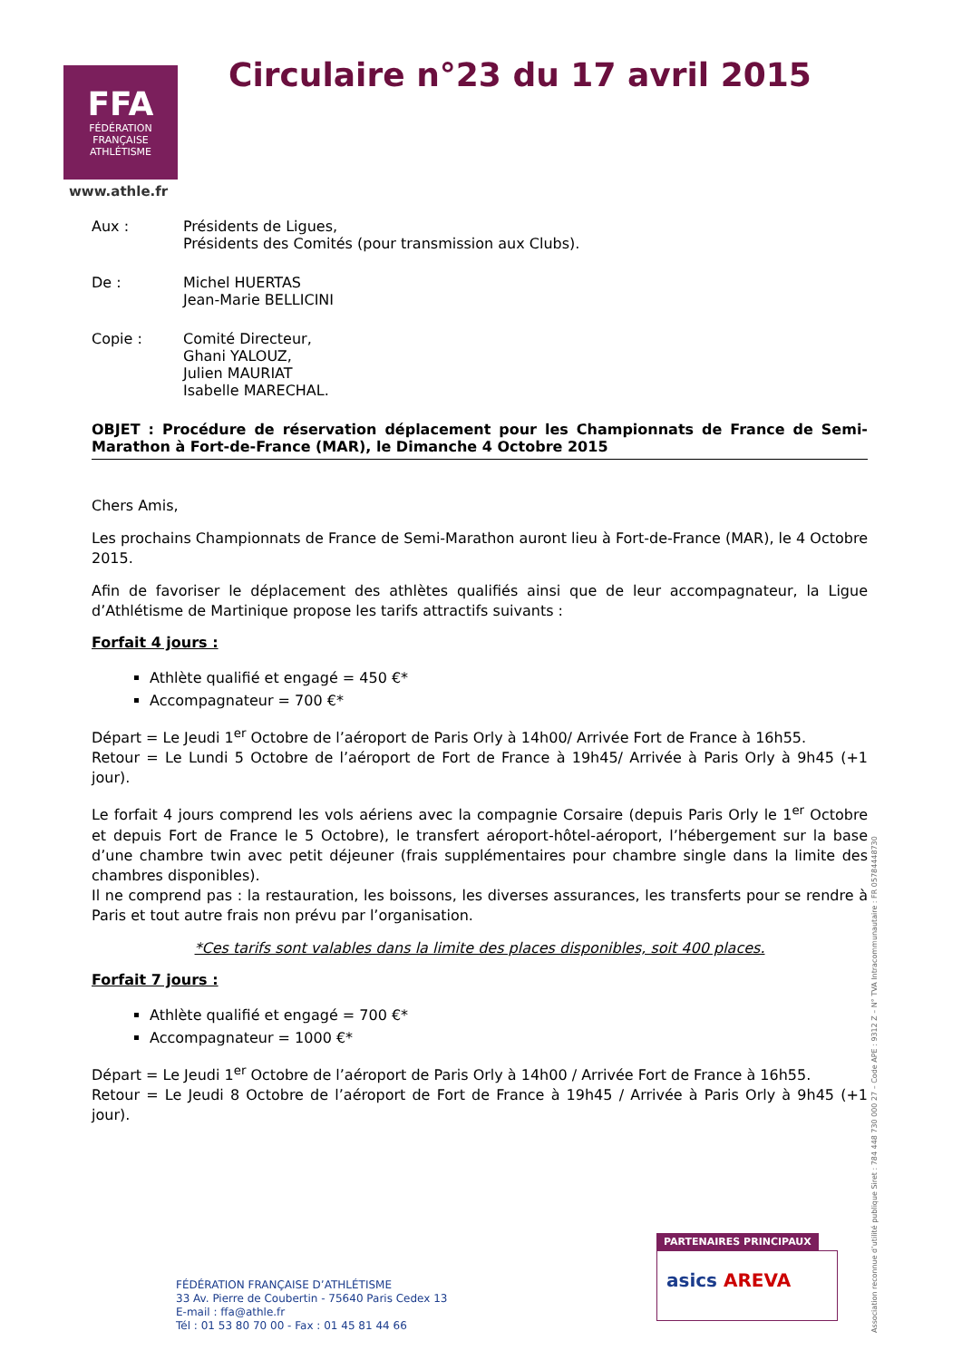FFA
FÉDÉRATION FRANÇAISE
ATHLÉTISME
www.athle.fr
Circulaire n°23 du 17 avril 2015
Aux : Présidents de Ligues,
Présidents des Comités (pour transmission aux Clubs).
De : Michel HUERTAS
Jean-Marie BELLICINI
Copie : Comité Directeur,
Ghani YALOUZ,
Julien MAURIAT
Isabelle MARECHAL.
OBJET : Procédure de réservation déplacement pour les Championnats de France de Semi-Marathon à Fort-de-France (MAR), le Dimanche 4 Octobre 2015
Chers Amis,
Les prochains Championnats de France de Semi-Marathon auront lieu à Fort-de-France (MAR), le 4 Octobre 2015.
Afin de favoriser le déplacement des athlètes qualifiés ainsi que de leur accompagnateur, la Ligue d’Athlétisme de Martinique propose les tarifs attractifs suivants :
Forfait 4 jours :
Athlète qualifié et engagé = 450 €*
Accompagnateur = 700 €*
Départ = Le Jeudi 1<sup>er</sup> Octobre de l’aéroport de Paris Orly à 14h00/ Arrivée Fort de France à 16h55.
Retour = Le Lundi 5 Octobre de l’aéroport de Fort de France à 19h45/ Arrivée à Paris Orly à 9h45 (+1 jour).
Le forfait 4 jours comprend les vols aériens avec la compagnie Corsaire (depuis Paris Orly le 1<sup>er</sup> Octobre et depuis Fort de France le 5 Octobre), le transfert aéroport-hôtel-aéroport, l’hébergement sur la base d’une chambre twin avec petit déjeuner (frais supplémentaires pour chambre single dans la limite des chambres disponibles).
Il ne comprend pas : la restauration, les boissons, les diverses assurances, les transferts pour se rendre à Paris et tout autre frais non prévu par l’organisation.
*Ces tarifs sont valables dans la limite des places disponibles, soit 400 places.
Forfait 7 jours :
Athlète qualifié et engagé = 700 €*
Accompagnateur = 1000 €*
Départ = Le Jeudi 1<sup>er</sup> Octobre de l’aéroport de Paris Orly à 14h00 / Arrivée Fort de France à 16h55.
Retour = Le Jeudi 8 Octobre de l’aéroport de Fort de France à 19h45 / Arrivée à Paris Orly à 9h45 (+1 jour).
FÉDÉRATION FRANÇAISE D’ATHLÉTISME
33 Av. Pierre de Coubertin - 75640 Paris Cedex 13
E-mail : ffa@athle.fr
Tél : 01 53 80 70 00 - Fax : 01 45 81 44 66
PARTENAIRES PRINCIPAUX
asics AREVA
Association reconnue d’utilité publique Siret : 784 448 730 000 27 – Code APE : 9312 Z – N° TVA Intracommunautaire : FR 05784448730